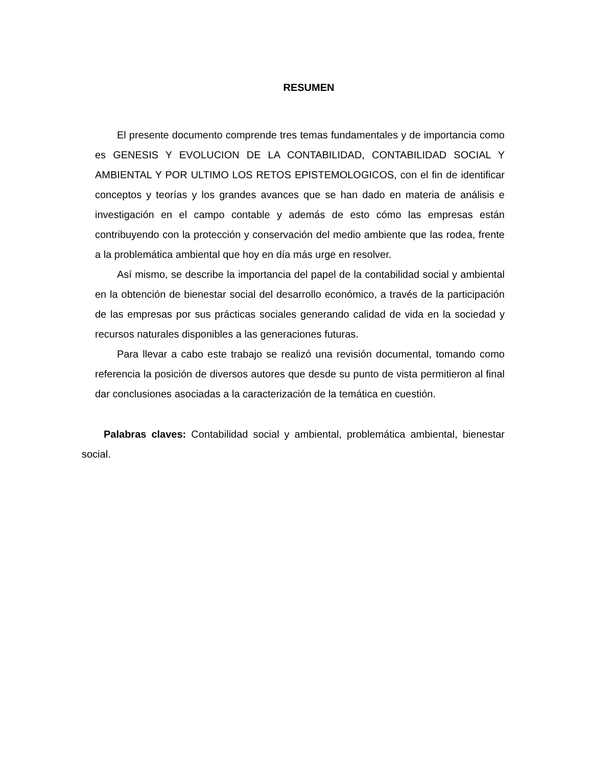RESUMEN
El presente documento comprende tres temas fundamentales y de importancia como es GENESIS Y EVOLUCION DE LA CONTABILIDAD, CONTABILIDAD SOCIAL Y AMBIENTAL Y POR ULTIMO LOS RETOS EPISTEMOLOGICOS, con el fin de identificar conceptos y teorías y los grandes avances que se han dado en materia de análisis e investigación en el campo contable y además de esto cómo las empresas están contribuyendo con la protección y conservación del medio ambiente que las rodea, frente a la problemática ambiental que hoy en día más urge en resolver.
Así mismo, se describe la importancia del papel de la contabilidad social y ambiental en la obtención de bienestar social del desarrollo económico, a través de la participación de las empresas por sus prácticas sociales generando calidad de vida en la sociedad y recursos naturales disponibles a las generaciones futuras.
Para llevar a cabo este trabajo se realizó una revisión documental, tomando como referencia la posición de diversos autores que desde su punto de vista permitieron al final dar conclusiones asociadas a la caracterización de la temática en cuestión.
Palabras claves: Contabilidad social y ambiental, problemática ambiental, bienestar social.